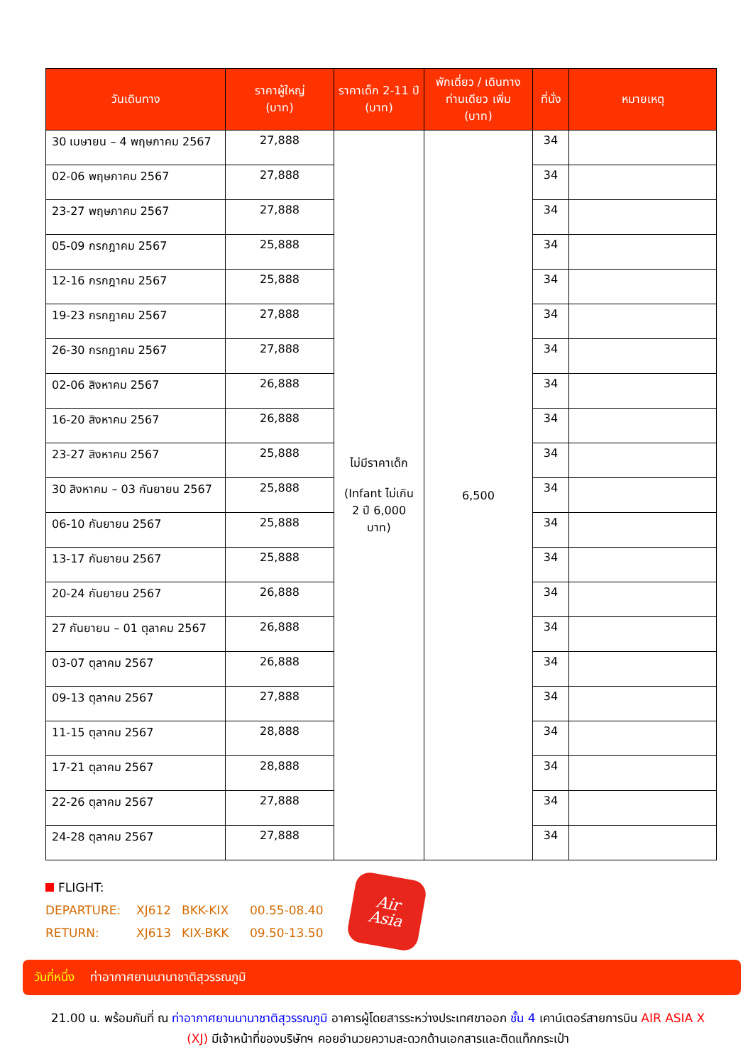| วันเดินทาง | ราคาผู้ใหญ่ (บาท) | ราคาเด็ก 2-11 ปี (บาท) | พักเดี่ยว / เดินทาง ท่านเดียว เพิ่ม (บาท) | ที่นั่ง | หมายเหตุ |
| --- | --- | --- | --- | --- | --- |
| 30 เมษายน – 4 พฤษภาคม 2567 | 27,888 | ไม่มีราคาเด็ก (Infant ไม่เกิน 2 ปี 6,000 บาท) | 6,500 | 34 | |
| 02-06 พฤษภาคม 2567 | 27,888 | | | 34 | |
| 23-27 พฤษภาคม 2567 | 27,888 | | | 34 | |
| 05-09 กรกฎาคม 2567 | 25,888 | | | 34 | |
| 12-16 กรกฎาคม 2567 | 25,888 | | | 34 | |
| 19-23 กรกฎาคม 2567 | 27,888 | | | 34 | |
| 26-30 กรกฎาคม 2567 | 27,888 | | | 34 | |
| 02-06 สิงหาคม 2567 | 26,888 | | | 34 | |
| 16-20 สิงหาคม 2567 | 26,888 | | | 34 | |
| 23-27 สิงหาคม 2567 | 25,888 | | | 34 | |
| 30 สิงหาคม – 03 กันยายน 2567 | 25,888 | | | 34 | |
| 06-10 กันยายน 2567 | 25,888 | | | 34 | |
| 13-17 กันยายน 2567 | 25,888 | | | 34 | |
| 20-24 กันยายน 2567 | 26,888 | | | 34 | |
| 27 กันยายน – 01 ตุลาคม 2567 | 26,888 | | | 34 | |
| 03-07 ตุลาคม 2567 | 26,888 | | | 34 | |
| 09-13 ตุลาคม 2567 | 27,888 | | | 34 | |
| 11-15 ตุลาคม 2567 | 28,888 | | | 34 | |
| 17-21 ตุลาคม 2567 | 28,888 | | | 34 | |
| 22-26 ตุลาคม 2567 | 27,888 | | | 34 | |
| 24-28 ตุลาคม 2567 | 27,888 | | | 34 | |
FLIGHT:
DEPARTURE: XJ612 BKK-KIX 00.55-08.40
RETURN: XJ613 KIX-BKK 09.50-13.50
Air
Asia
วันที่หนึ่ง ท่าอากาศยานนานาชาติสุวรรณภูมิ
21.00 น. พร้อมกันที่ ณ ท่าอากาศยานนานาชาติสุวรรณภูมิ อาคารผู้โดยสารระหว่างประเทศขาออก ชั้น 4 เคาน์เตอร์สายการบิน AIR ASIA X (XJ) มีเจ้าหน้าที่ของบริษัทฯ คอยอำนวยความสะดวกด้านเอกสารและติดแท็กกระเป๋า